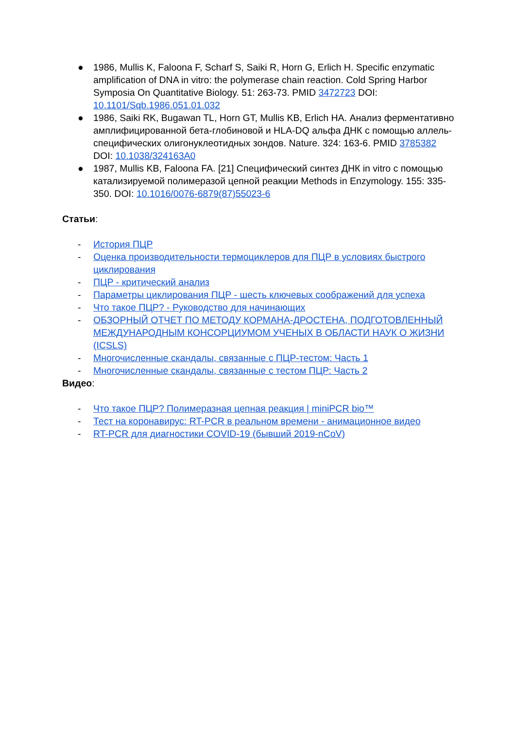● 1986, Mullis K, Faloona F, Scharf S, Saiki R, Horn G, Erlich H. Specific enzymatic amplification of DNA in vitro: the polymerase chain reaction. Cold Spring Harbor Symposia On Quantitative Biology. 51: 263-73. PMID 3472723 DOI: 10.1101/Sqb.1986.051.01.032
● 1986, Saiki RK, Bugawan TL, Horn GT, Mullis KB, Erlich HA. Анализ ферментативно амплифицированной бета-глобиновой и HLA-DQ альфа ДНК с помощью аллель-специфических олигонуклеотидных зондов. Nature. 324: 163-6. PMID 3785382 DOI: 10.1038/324163A0
● 1987, Mullis KB, Faloona FA. [21] Специфический синтез ДНК in vitro с помощью катализируемой полимеразой цепной реакции Methods in Enzymology. 155: 335-350. DOI: 10.1016/0076-6879(87)55023-6
Статьи:
- История ПЦР
- Оценка производительности термоциклеров для ПЦР в условиях быстрого циклирования
- ПЦР - критический анализ
- Параметры циклирования ПЦР - шесть ключевых соображений для успеха
- Что такое ПЦР? - Руководство для начинающих
- ОБЗОРНЫЙ ОТЧЕТ ПО МЕТОДУ КОРМАНА-ДРОСТЕНА, ПОДГОТОВЛЕННЫЙ МЕЖДУНАРОДНЫМ КОНСОРЦИУМОМ УЧЕНЫХ В ОБЛАСТИ НАУК О ЖИЗНИ (ICSLS)
- Многочисленные скандалы, связанные с ПЦР-тестом: Часть 1
- Многочисленные скандалы, связанные с тестом ПЦР: Часть 2
Видео:
- Что такое ПЦР? Полимеразная цепная реакция | miniPCR bio™
- Тест на коронавирус: RT-PCR в реальном времени - анимационное видео
- RT-PCR для диагностики COVID-19 (бывший 2019-nCoV)